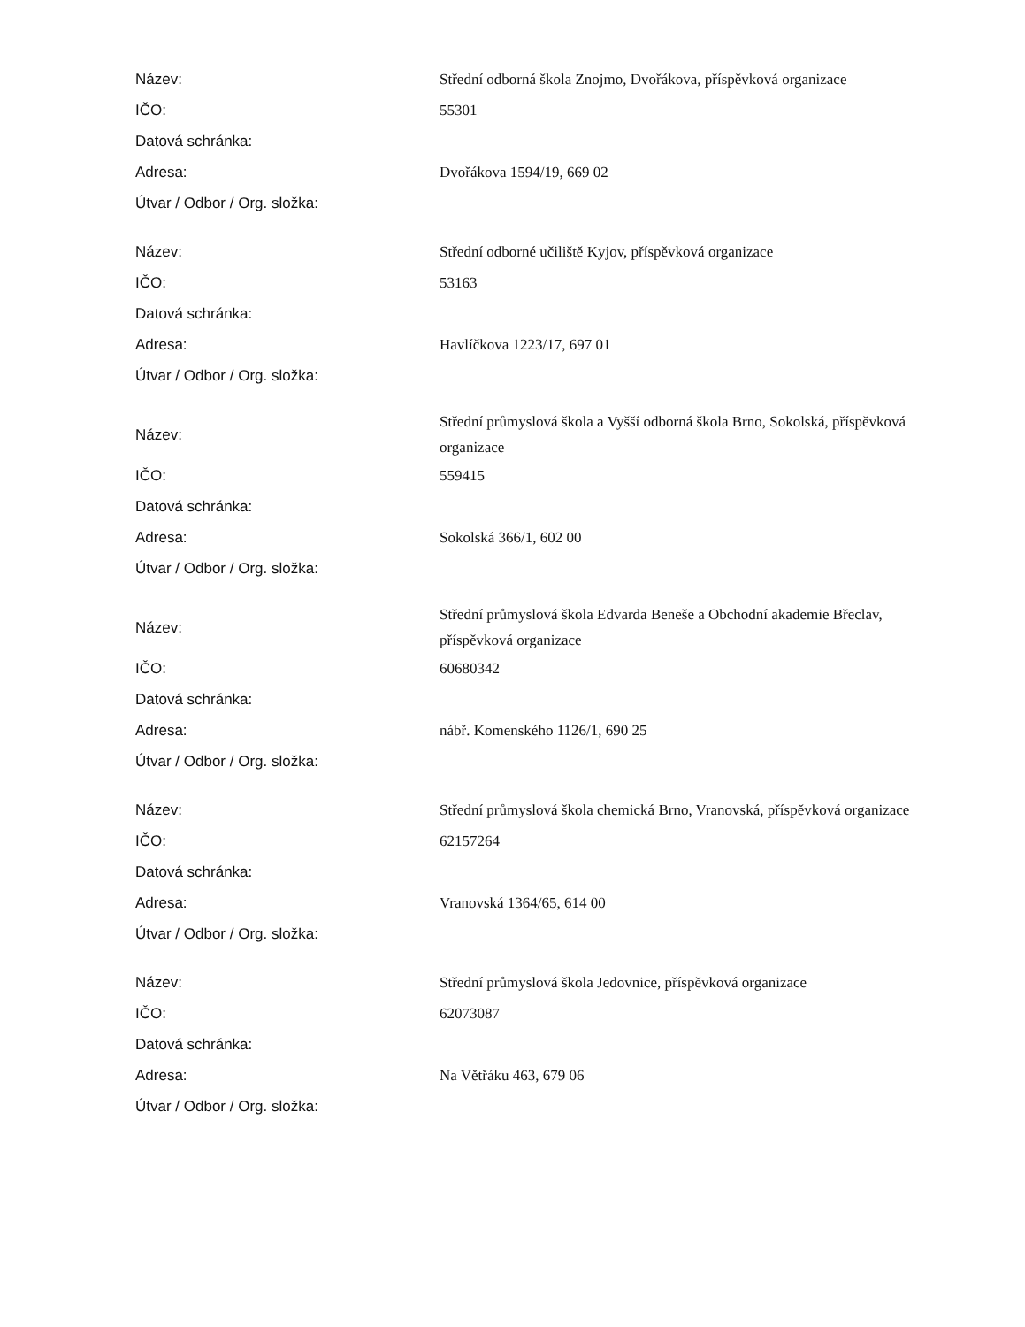| Název: | Střední odborná škola Znojmo, Dvořákova, příspěvková organizace |
| IČO: | 55301 |
| Datová schránka: | |
| Adresa: | Dvořákova 1594/19, 669 02 |
| Útvar / Odbor / Org. složka: | |
| Název: | Střední odborné učiliště Kyjov, příspěvková organizace |
| IČO: | 53163 |
| Datová schránka: | |
| Adresa: | Havlíčkova 1223/17, 697 01 |
| Útvar / Odbor / Org. složka: | |
| Název: | Střední průmyslová škola a Vyšší odborná škola Brno, Sokolská, příspěvková organizace |
| IČO: | 559415 |
| Datová schránka: | |
| Adresa: | Sokolská 366/1, 602 00 |
| Útvar / Odbor / Org. složka: | |
| Název: | Střední průmyslová škola Edvarda Beneše a Obchodní akademie Břeclav, příspěvková organizace |
| IČO: | 60680342 |
| Datová schránka: | |
| Adresa: | nábř. Komenského 1126/1, 690 25 |
| Útvar / Odbor / Org. složka: | |
| Název: | Střední průmyslová škola chemická Brno, Vranovská, příspěvková organizace |
| IČO: | 62157264 |
| Datová schránka: | |
| Adresa: | Vranovská 1364/65, 614 00 |
| Útvar / Odbor / Org. složka: | |
| Název: | Střední průmyslová škola Jedovnice, příspěvková organizace |
| IČO: | 62073087 |
| Datová schránka: | |
| Adresa: | Na Větřáku 463, 679 06 |
| Útvar / Odbor / Org. složka: | |